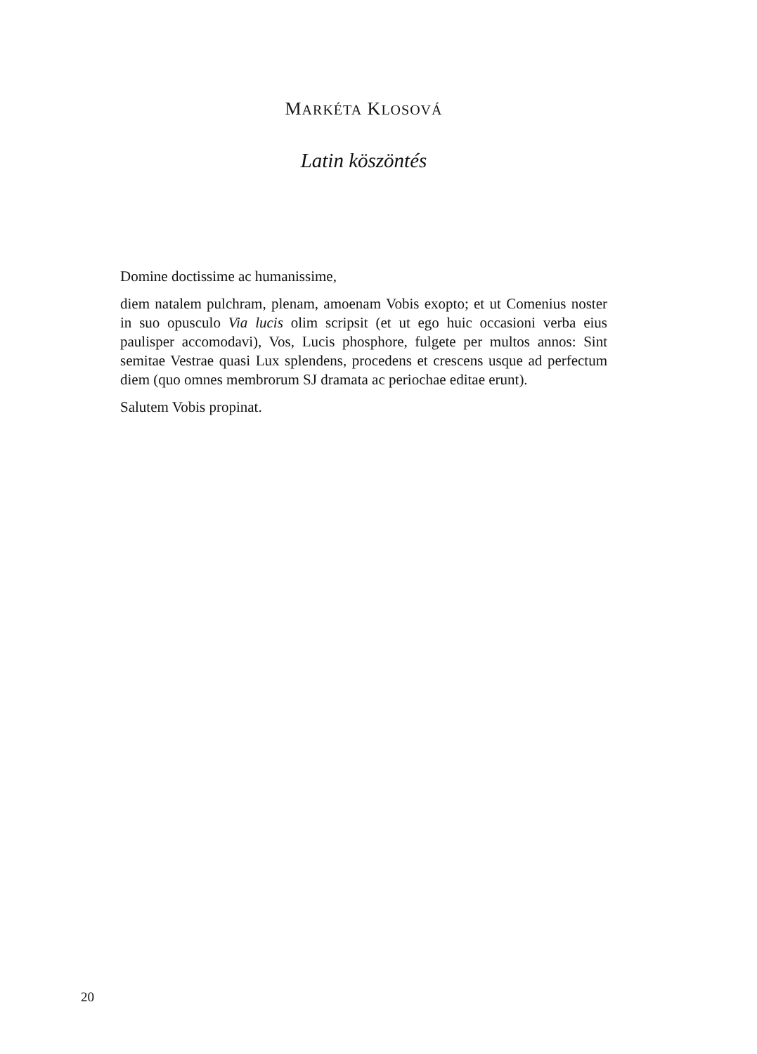MARKÉTA KLOSOVÁ
Latin köszöntés
Domine doctissime ac humanissime,
diem natalem pulchram, plenam, amoenam Vobis exopto; et ut Comenius noster in suo opusculo Via lucis olim scripsit (et ut ego huic occasioni verba eius paulisper accomodavi), Vos, Lucis phosphore, fulgete per multos annos: Sint semitae Vestrae quasi Lux splendens, procedens et crescens usque ad perfectum diem (quo omnes membrorum SJ dramata ac periochae editae erunt).
Salutem Vobis propinat.
20